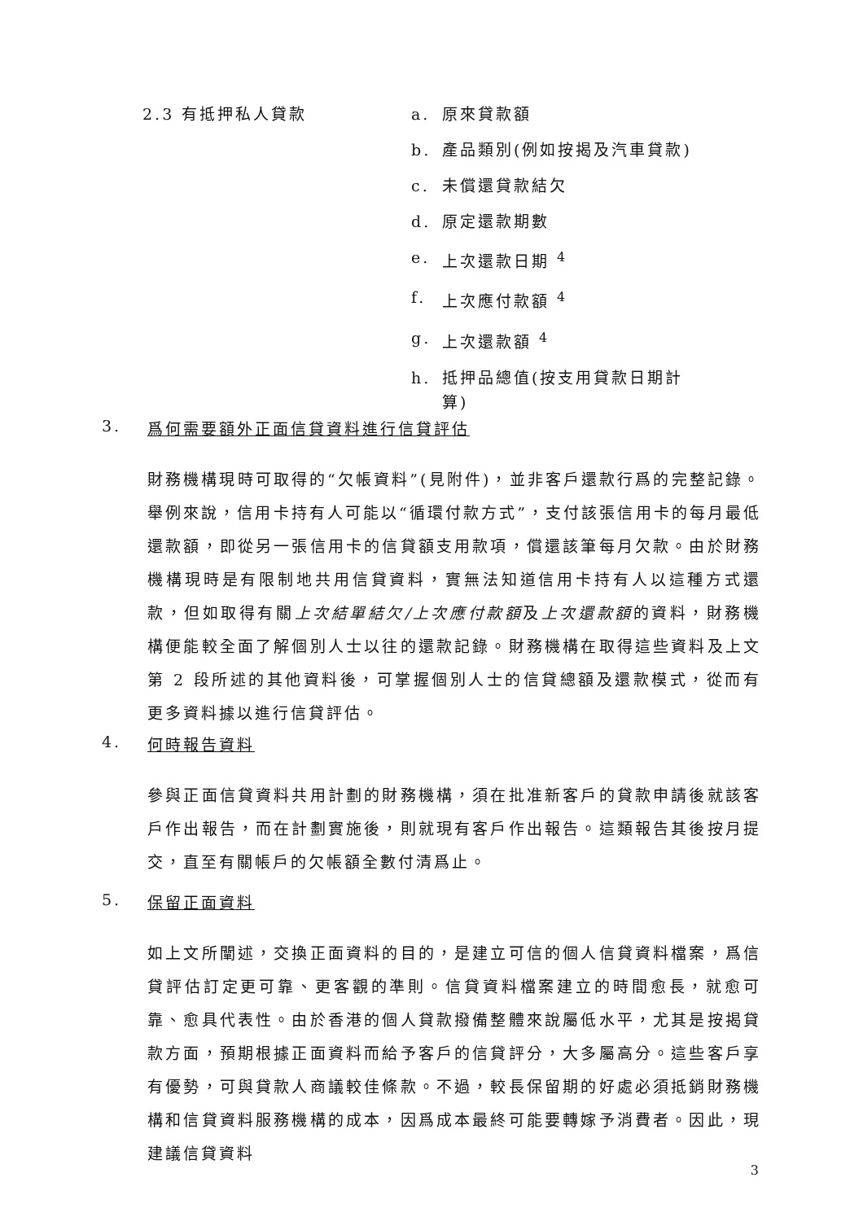2.3 有抵押私人貸款
a. 原來貸款額
b. 產品類別(例如按揭及汽車貸款)
c. 未償還貸款結欠
d. 原定還款期數
e. 上次還款日期 <sup>4</sup>
f. 上次應付款額 <sup>4</sup>
g. 上次還款額 <sup>4</sup>
h. 抵押品總值(按支用貸款日期計算)
3. 爲何需要額外正面信貸資料進行信貸評估
財務機構現時可取得的“欠帳資料”(見附件)，並非客戶還款行爲的完整記錄。舉例來說，信用卡持有人可能以“循環付款方式”，支付該張信用卡的每月最低還款額，即從另一張信用卡的信貸額支用款項，償還該筆每月欠款。由於財務機構現時是有限制地共用信貸資料，實無法知道信用卡持有人以這種方式還款，但如取得有關上次結單結欠/上次應付款額及上次還款額的資料，財務機構便能較全面了解個別人士以往的還款記錄。財務機構在取得這些資料及上文第 2 段所述的其他資料後，可掌握個別人士的信貸總額及還款模式，從而有更多資料據以進行信貸評估。
4. 何時報告資料
參與正面信貸資料共用計劃的財務機構，須在批准新客戶的貸款申請後就該客戶作出報告，而在計劃實施後，則就現有客戶作出報告。這類報告其後按月提交，直至有關帳戶的欠帳額全數付清爲止。
5. 保留正面資料
如上文所闡述，交換正面資料的目的，是建立可信的個人信貸資料檔案，爲信貸評估訂定更可靠、更客觀的準則。信貸資料檔案建立的時間愈長，就愈可靠、愈具代表性。由於香港的個人貸款撥備整體來說屬低水平，尤其是按揭貸款方面，預期根據正面資料而給予客戶的信貸評分，大多屬高分。這些客戶享有優勢，可與貸款人商議較佳條款。不過，較長保留期的好處必須抵銷財務機構和信貸資料服務機構的成本，因爲成本最終可能要轉嫁予消費者。因此，現建議信貸資料
3